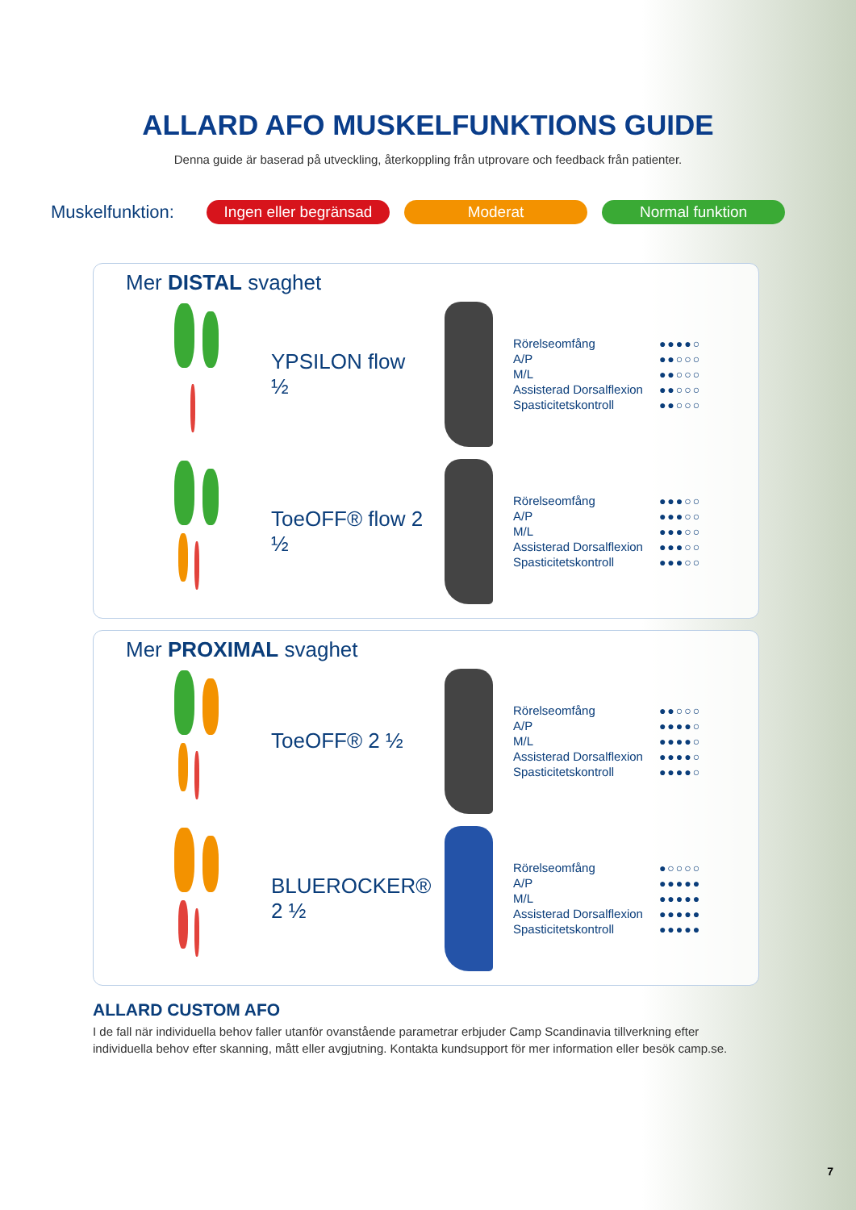ALLARD AFO MUSKELFUNKTIONS GUIDE
Denna guide är baserad på utveckling, återkoppling från utprovare och feedback från patienter.
Muskelfunktion: Ingen eller begränsad Moderat Normal funktion
Mer DISTAL svaghet
YPSILON flow ½
| Rörelseomfång | ●●●●○ |
| A/P | ●●○○○ |
| M/L | ●●○○○ |
| Assisterad Dorsalflexion | ●●○○○ |
| Spasticitetskontroll | ●●○○○ |
ToeOFF® flow 2 ½
| Rörelseomfång | ●●●○○ |
| A/P | ●●●○○ |
| M/L | ●●●○○ |
| Assisterad Dorsalflexion | ●●●○○ |
| Spasticitetskontroll | ●●●○○ |
Mer PROXIMAL svaghet
ToeOFF® 2 ½
| Rörelseomfång | ●●○○○ |
| A/P | ●●●●○ |
| M/L | ●●●●○ |
| Assisterad Dorsalflexion | ●●●●○ |
| Spasticitetskontroll | ●●●●○ |
BLUEROCKER® 2 ½
| Rörelseomfång | ●○○○○ |
| A/P | ●●●●● |
| M/L | ●●●●● |
| Assisterad Dorsalflexion | ●●●●● |
| Spasticitetskontroll | ●●●●● |
ALLARD CUSTOM AFO
I de fall när individuella behov faller utanför ovanstående parametrar erbjuder Camp Scandinavia tillverkning efter individuella behov efter skanning, mått eller avgjutning. Kontakta kundsupport för mer information eller besök camp.se.
7